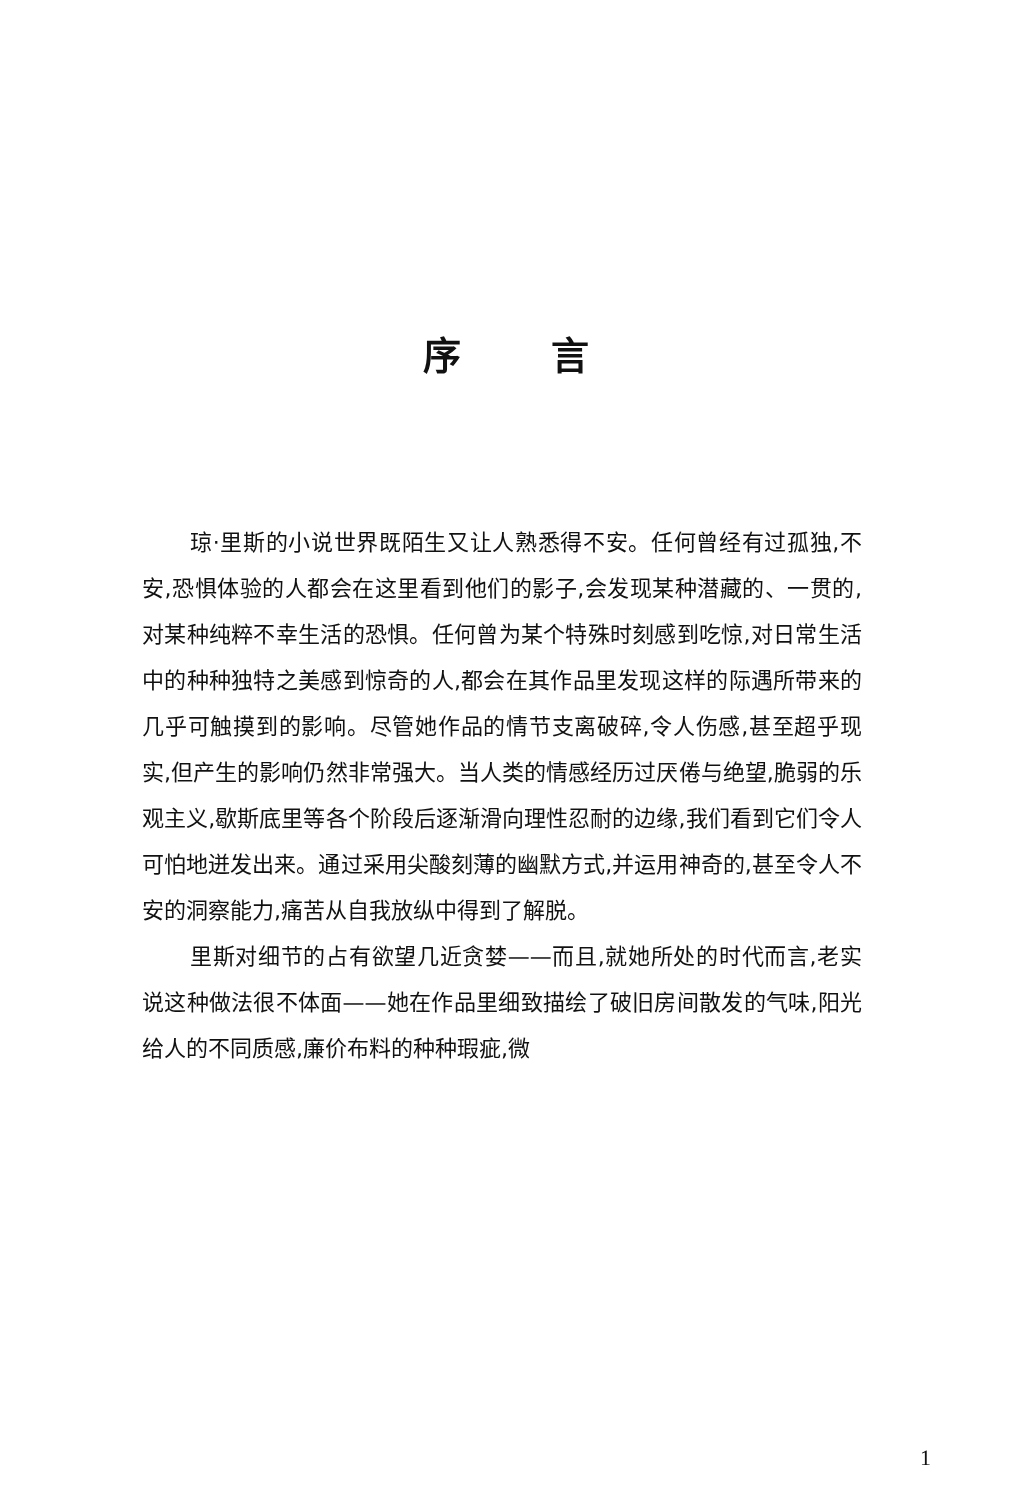序言
琼·里斯的小说世界既陌生又让人熟悉得不安。任何曾经有过孤独,不安,恐惧体验的人都会在这里看到他们的影子,会发现某种潜藏的、一贯的,对某种纯粹不幸生活的恐惧。任何曾为某个特殊时刻感到吃惊,对日常生活中的种种独特之美感到惊奇的人,都会在其作品里发现这样的际遇所带来的几乎可触摸到的影响。尽管她作品的情节支离破碎,令人伤感,甚至超乎现实,但产生的影响仍然非常强大。当人类的情感经历过厌倦与绝望,脆弱的乐观主义,歇斯底里等各个阶段后逐渐滑向理性忍耐的边缘,我们看到它们令人可怕地迸发出来。通过采用尖酸刻薄的幽默方式,并运用神奇的,甚至令人不安的洞察能力,痛苦从自我放纵中得到了解脱。
里斯对细节的占有欲望几近贪婪——而且,就她所处的时代而言,老实说这种做法很不体面——她在作品里细致描绘了破旧房间散发的气味,阳光给人的不同质感,廉价布料的种种瑕疵,微
1